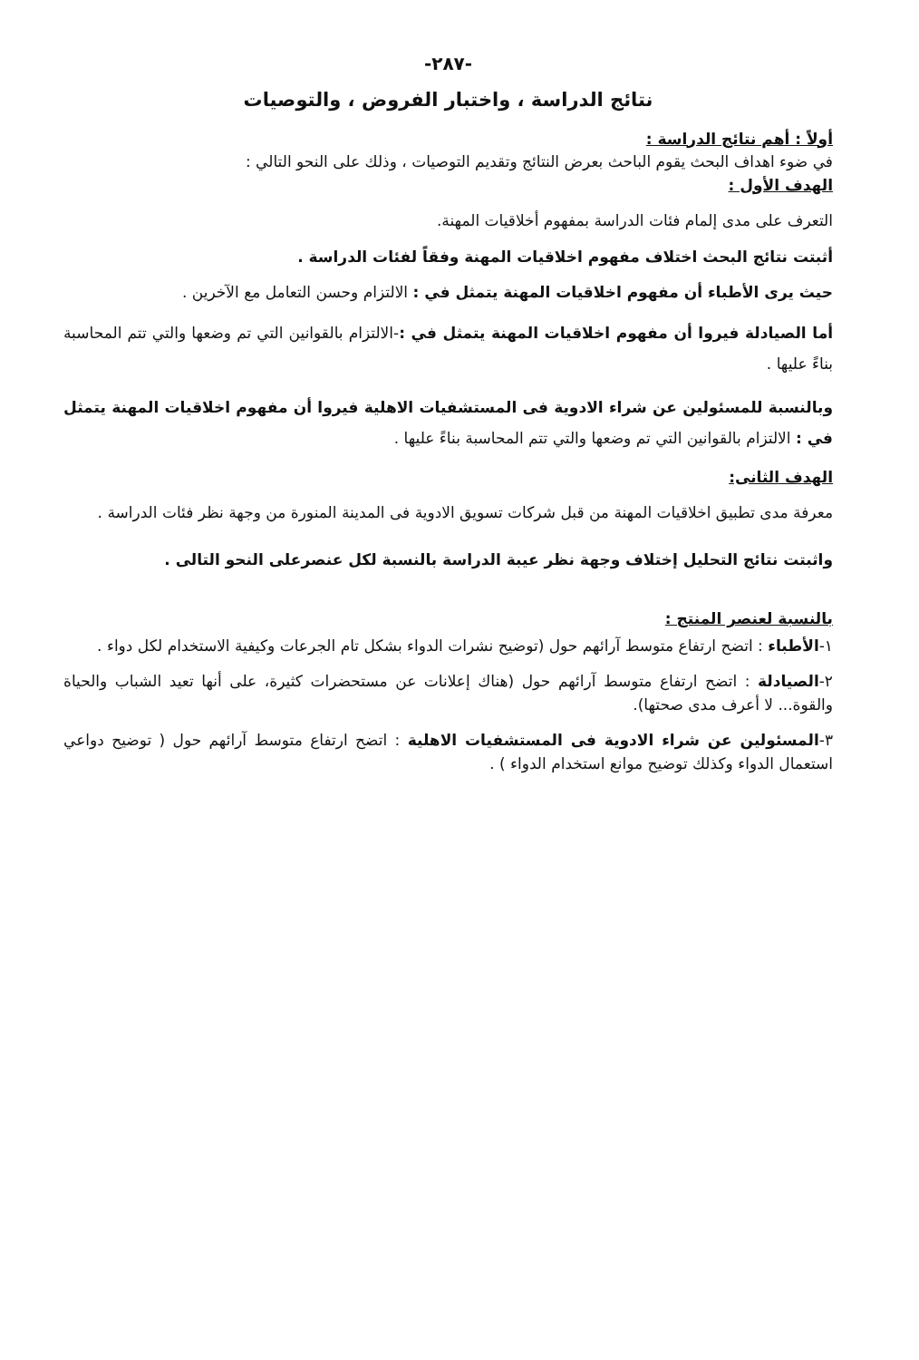-٢٨٧-
نتائج الدراسة ، واختبار الفروض ، والتوصيات
أولاً : أهم نتائج الدراسة :
في ضوء اهداف البحث يقوم الباحث بعرض النتائج وتقديم التوصيات ، وذلك على النحو التالي :
الهدف الأول :
التعرف على مدى إلمام فئات الدراسة بمفهوم أخلاقيات المهنة.
أثبتت نتائج البحث اختلاف مفهوم اخلاقيات المهنة وفقاً لفئات الدراسة .
حيث يرى الأطباء أن مفهوم اخلاقيات المهنة يتمثل في : الالتزام وحسن التعامل مع الآخرين .
أما الصيادلة فيروا أن مفهوم اخلاقيات المهنة يتمثل في :-الالتزام بالقوانين التي تم وضعها والتي تتم المحاسبة بناءً عليها .
وبالنسبة للمسئولين عن شراء الادوية فى المستشفيات الاهلية فيروا أن مفهوم اخلاقيات المهنة يتمثل في : الالتزام بالقوانين التي تم وضعها والتي تتم المحاسبة بناءً عليها .
الهدف الثانى:
معرفة مدى تطبيق اخلاقيات المهنة من قبل شركات تسويق الادوية فى المدينة المنورة من وجهة نظر فئات الدراسة .
واثبتت نتائج التحليل إختلاف وجهة نظر عيبة الدراسة بالنسبة لكل عنصرعلى النحو التالى .
بالنسبة لعنصر المنتج :
١-الأطباء : اتضح ارتفاع متوسط آرائهم حول (توضيح نشرات الدواء بشكل تام الجرعات وكيفية الاستخدام لكل دواء .
٢-الصيادلة : اتضح ارتفاع متوسط آرائهم حول (هناك إعلانات عن مستحضرات كثيرة، على أنها تعيد الشباب والحياة والقوة... لا أعرف مدى صحتها).
٣-المسئولين عن شراء الادوية فى المستشفيات الاهلية : اتضح ارتفاع متوسط آرائهم حول ( توضيح دواعي استعمال الدواء وكذلك توضيح موانع استخدام الدواء ) .